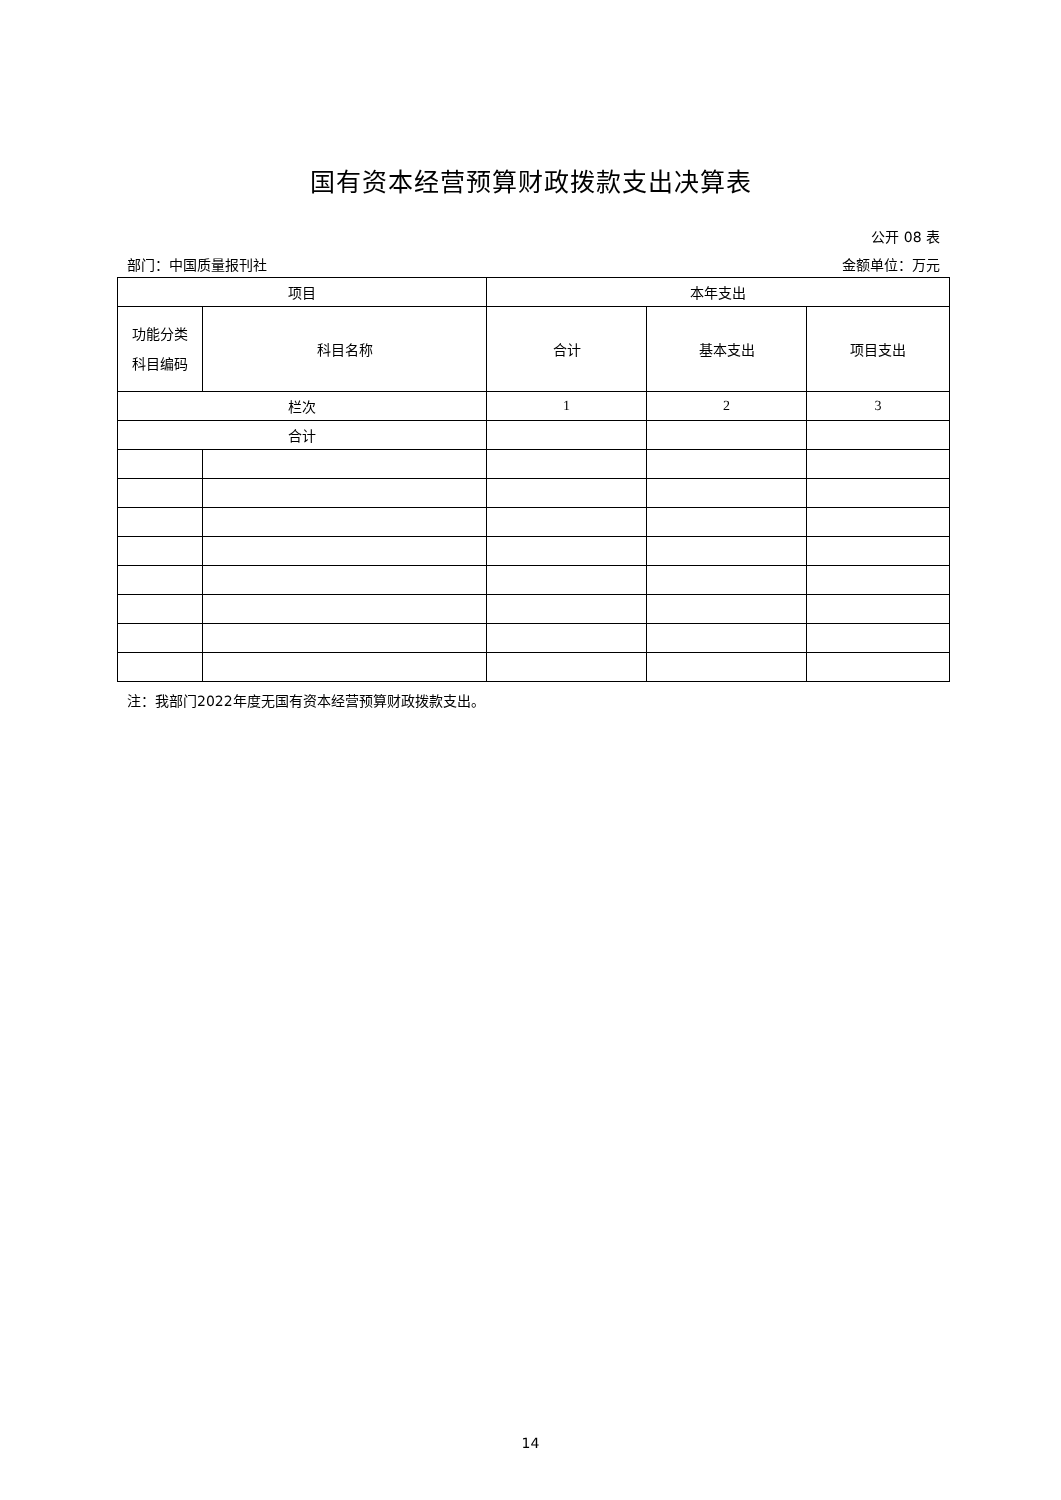国有资本经营预算财政拨款支出决算表
公开 08 表
部门：中国质量报刊社 金额单位：万元
| 项目 | | 本年支出 | | |
| 功能分类 科目编码 | 科目名称 | 合计 | 基本支出 | 项目支出 |
| 栏次 | | 1 | 2 | 3 |
| 合计 | | | | |
注：我部门2022年度无国有资本经营预算财政拨款支出。
14